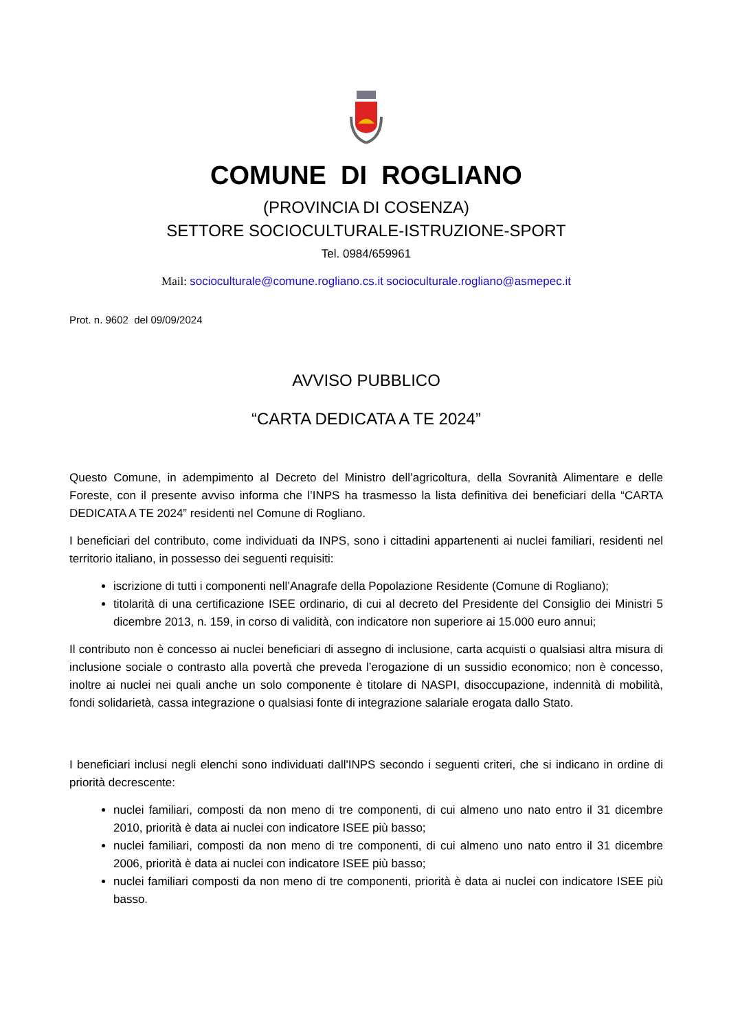COMUNE DI ROGLIANO
(PROVINCIA DI COSENZA)
SETTORE SOCIOCULTURALE-ISTRUZIONE-SPORT
Tel. 0984/659961
Mail: socioculturale@comune.rogliano.cs.it socioculturale.rogliano@asmepec.it
Prot. n. 9602 del 09/09/2024
AVVISO PUBBLICO
“CARTA DEDICATA A TE 2024”
Questo Comune, in adempimento al Decreto del Ministro dell’agricoltura, della Sovranità Alimentare e delle Foreste, con il presente avviso informa che l’INPS ha trasmesso la lista definitiva dei beneficiari della “CARTA DEDICATA A TE 2024” residenti nel Comune di Rogliano.
I beneficiari del contributo, come individuati da INPS, sono i cittadini appartenenti ai nuclei familiari, residenti nel territorio italiano, in possesso dei seguenti requisiti:
iscrizione di tutti i componenti nell’Anagrafe della Popolazione Residente (Comune di Rogliano);
titolarità di una certificazione ISEE ordinario, di cui al decreto del Presidente del Consiglio dei Ministri 5 dicembre 2013, n. 159, in corso di validità, con indicatore non superiore ai 15.000 euro annui;
Il contributo non è concesso ai nuclei beneficiari di assegno di inclusione, carta acquisti o qualsiasi altra misura di inclusione sociale o contrasto alla povertà che preveda l’erogazione di un sussidio economico; non è concesso, inoltre ai nuclei nei quali anche un solo componente è titolare di NASPI, disoccupazione, indennità di mobilità, fondi solidarietà, cassa integrazione o qualsiasi fonte di integrazione salariale erogata dallo Stato.
I beneficiari inclusi negli elenchi sono individuati dall'INPS secondo i seguenti criteri, che si indicano in ordine di priorità decrescente:
nuclei familiari, composti da non meno di tre componenti, di cui almeno uno nato entro il 31 dicembre 2010, priorità è data ai nuclei con indicatore ISEE più basso;
nuclei familiari, composti da non meno di tre componenti, di cui almeno uno nato entro il 31 dicembre 2006, priorità è data ai nuclei con indicatore ISEE più basso;
nuclei familiari composti da non meno di tre componenti, priorità è data ai nuclei con indicatore ISEE più basso.